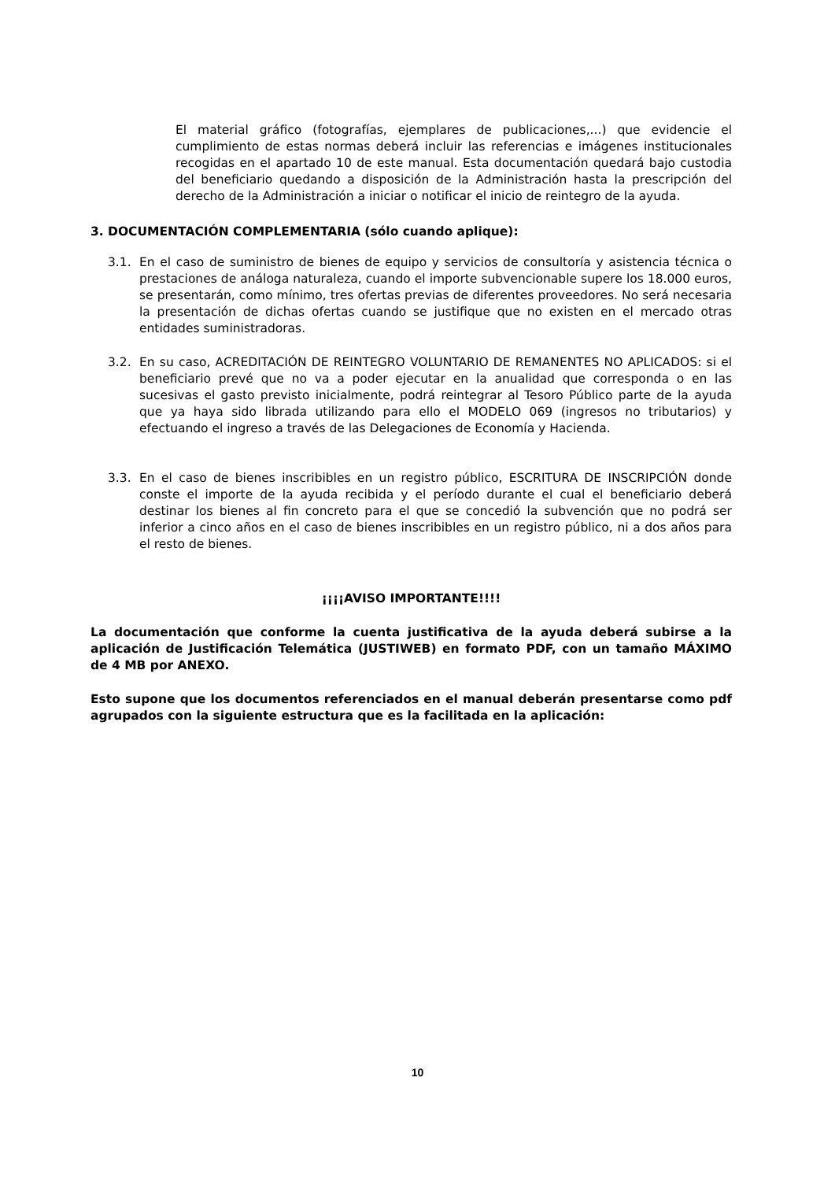El material gráfico (fotografías, ejemplares de publicaciones,...) que evidencie el cumplimiento de estas normas deberá incluir las referencias e imágenes institucionales recogidas en el apartado 10 de este manual. Esta documentación quedará bajo custodia del beneficiario quedando a disposición de la Administración hasta la prescripción del derecho de la Administración a iniciar o notificar el inicio de reintegro de la ayuda.
3. DOCUMENTACIÓN COMPLEMENTARIA (sólo cuando aplique):
3.1. En el caso de suministro de bienes de equipo y servicios de consultoría y asistencia técnica o prestaciones de análoga naturaleza, cuando el importe subvencionable supere los 18.000 euros, se presentarán, como mínimo, tres ofertas previas de diferentes proveedores. No será necesaria la presentación de dichas ofertas cuando se justifique que no existen en el mercado otras entidades suministradoras.
3.2. En su caso, ACREDITACIÓN DE REINTEGRO VOLUNTARIO DE REMANENTES NO APLICADOS: si el beneficiario prevé que no va a poder ejecutar en la anualidad que corresponda o en las sucesivas el gasto previsto inicialmente, podrá reintegrar al Tesoro Público parte de la ayuda que ya haya sido librada utilizando para ello el MODELO 069 (ingresos no tributarios) y efectuando el ingreso a través de las Delegaciones de Economía y Hacienda.
3.3. En el caso de bienes inscribibles en un registro público, ESCRITURA DE INSCRIPCIÓN donde conste el importe de la ayuda recibida y el período durante el cual el beneficiario deberá destinar los bienes al fin concreto para el que se concedió la subvención que no podrá ser inferior a cinco años en el caso de bienes inscribibles en un registro público, ni a dos años para el resto de bienes.
¡¡¡¡AVISO IMPORTANTE!!!!
La documentación que conforme la cuenta justificativa de la ayuda deberá subirse a la aplicación de Justificación Telemática (JUSTIWEB) en formato PDF, con un tamaño MÁXIMO de 4 MB por ANEXO.
Esto supone que los documentos referenciados en el manual deberán presentarse como pdf agrupados con la siguiente estructura que es la facilitada en la aplicación:
10